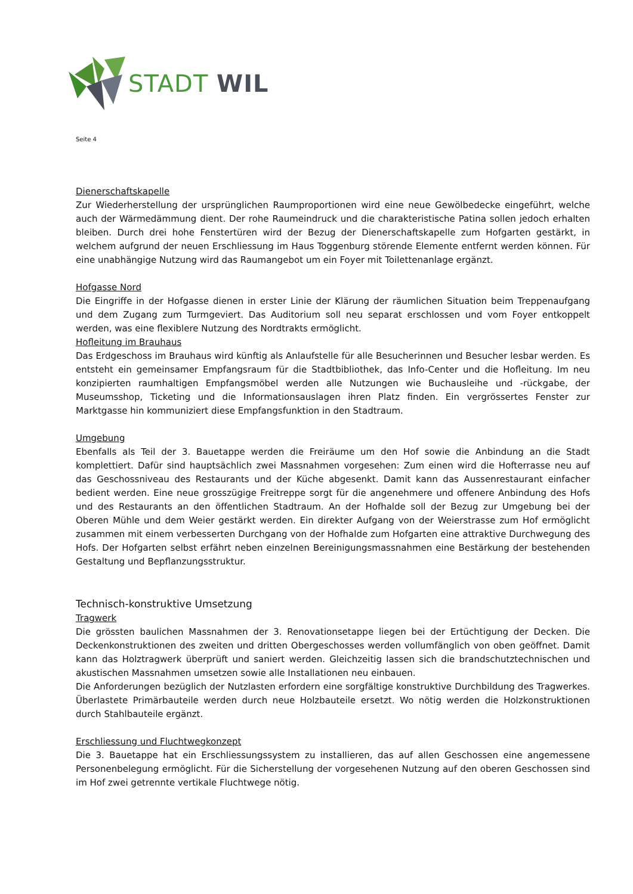STADT WIL
Seite 4
Dienerschaftskapelle
Zur Wiederherstellung der ursprünglichen Raumproportionen wird eine neue Gewölbedecke eingeführt, welche auch der Wärmedämmung dient. Der rohe Raumeindruck und die charakteristische Patina sollen jedoch erhalten bleiben. Durch drei hohe Fenstertüren wird der Bezug der Dienerschaftskapelle zum Hofgarten gestärkt, in welchem aufgrund der neuen Erschliessung im Haus Toggenburg störende Elemente entfernt werden können. Für eine unabhängige Nutzung wird das Raumangebot um ein Foyer mit Toilettenanlage ergänzt.
Hofgasse Nord
Die Eingriffe in der Hofgasse dienen in erster Linie der Klärung der räumlichen Situation beim Treppenaufgang und dem Zugang zum Turmgeviert. Das Auditorium soll neu separat erschlossen und vom Foyer entkoppelt werden, was eine flexiblere Nutzung des Nordtrakts ermöglicht.
Hofleitung im Brauhaus
Das Erdgeschoss im Brauhaus wird künftig als Anlaufstelle für alle Besucherinnen und Besucher lesbar werden. Es entsteht ein gemeinsamer Empfangsraum für die Stadtbibliothek, das Info-Center und die Hofleitung. Im neu konzipierten raumhaltigen Empfangsmöbel werden alle Nutzungen wie Buchausleihe und -rückgabe, der Museumsshop, Ticketing und die Informationsauslagen ihren Platz finden. Ein vergrössertes Fenster zur Marktgasse hin kommuniziert diese Empfangsfunktion in den Stadtraum.
Umgebung
Ebenfalls als Teil der 3. Bauetappe werden die Freiräume um den Hof sowie die Anbindung an die Stadt komplettiert. Dafür sind hauptsächlich zwei Massnahmen vorgesehen: Zum einen wird die Hofterrasse neu auf das Geschossniveau des Restaurants und der Küche abgesenkt. Damit kann das Aussenrestaurant einfacher bedient werden. Eine neue grosszügige Freitreppe sorgt für die angenehmere und offenere Anbindung des Hofs und des Restaurants an den öffentlichen Stadtraum. An der Hofhalde soll der Bezug zur Umgebung bei der Oberen Mühle und dem Weier gestärkt werden. Ein direkter Aufgang von der Weierstrasse zum Hof ermöglicht zusammen mit einem verbesserten Durchgang von der Hofhalde zum Hofgarten eine attraktive Durchwegung des Hofs. Der Hofgarten selbst erfährt neben einzelnen Bereinigungsmassnahmen eine Bestärkung der bestehenden Gestaltung und Bepflanzungsstruktur.
Technisch-konstruktive Umsetzung
Tragwerk
Die grössten baulichen Massnahmen der 3. Renovationsetappe liegen bei der Ertüchtigung der Decken. Die Deckenkonstruktionen des zweiten und dritten Obergeschosses werden vollumfänglich von oben geöffnet. Damit kann das Holztragwerk überprüft und saniert werden. Gleichzeitig lassen sich die brandschutztechnischen und akustischen Massnahmen umsetzen sowie alle Installationen neu einbauen.
Die Anforderungen bezüglich der Nutzlasten erfordern eine sorgfältige konstruktive Durchbildung des Tragwerkes. Überlastete Primärbauteile werden durch neue Holzbauteile ersetzt. Wo nötig werden die Holzkonstruktionen durch Stahlbauteile ergänzt.
Erschliessung und Fluchtwegkonzept
Die 3. Bauetappe hat ein Erschliessungssystem zu installieren, das auf allen Geschossen eine angemessene Personenbelegung ermöglicht. Für die Sicherstellung der vorgesehenen Nutzung auf den oberen Geschossen sind im Hof zwei getrennte vertikale Fluchtwege nötig.